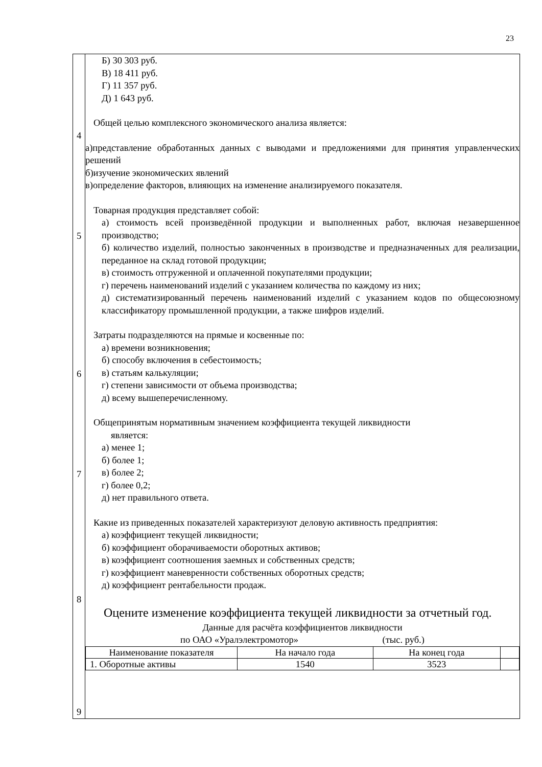23
| 4 5 6 7 8 9 | Б) 30 303 руб. В) 18 411 руб. Г) 11 357 руб. Д) 1 643 руб. Общей целью комплексного экономического анализа является: а)представление обработанных данных с выводами и предложениями для принятия управленческих решений б)изучение экономических явлений в)определение факторов, влияющих на изменение анализируемого показателя. Товарная продукция представляет собой: а) стоимость всей произведённой продукции и выполненных работ, включая незавершенное производство; б) количество изделий, полностью законченных в производстве и предназначенных для реализации, переданное на склад готовой продукции; в) стоимость отгруженной и оплаченной покупателями продукции; г) перечень наименований изделий с указанием количества по каждому из них; д) систематизированный перечень наименований изделий с указанием кодов по общесоюзному классификатору промышленной продукции, а также шифров изделий. Затраты подразделяются на прямые и косвенные по: а) времени возникновения; б) способу включения в себестоимость; в) статьям калькуляции; г) степени зависимости от объема производства; д) всему вышеперечисленному. Общепринятым нормативным значением коэффициента текущей ликвидности является: а) менее 1; б) более 1; в) более 2; г) более 0,2; д) нет правильного ответа. Какие из приведенных показателей характеризуют деловую активность предприятия: а) коэффициент текущей ликвидности; б) коэффициент оборачиваемости оборотных активов; в) коэффициент соотношения заемных и собственных средств; г) коэффициент маневренности собственных оборотных средств; д) коэффициент рентабельности продаж. Оцените изменение коэффициента текущей ликвидности за отчетный год. Данные для расчёта коэффициентов ликвидности по ОАО «Уралэлектромотор» (тыс. руб.) / Наименование показателя / На начало года / На конец года / / / 1. Оборотные активы / 1540 / 3523 / / |